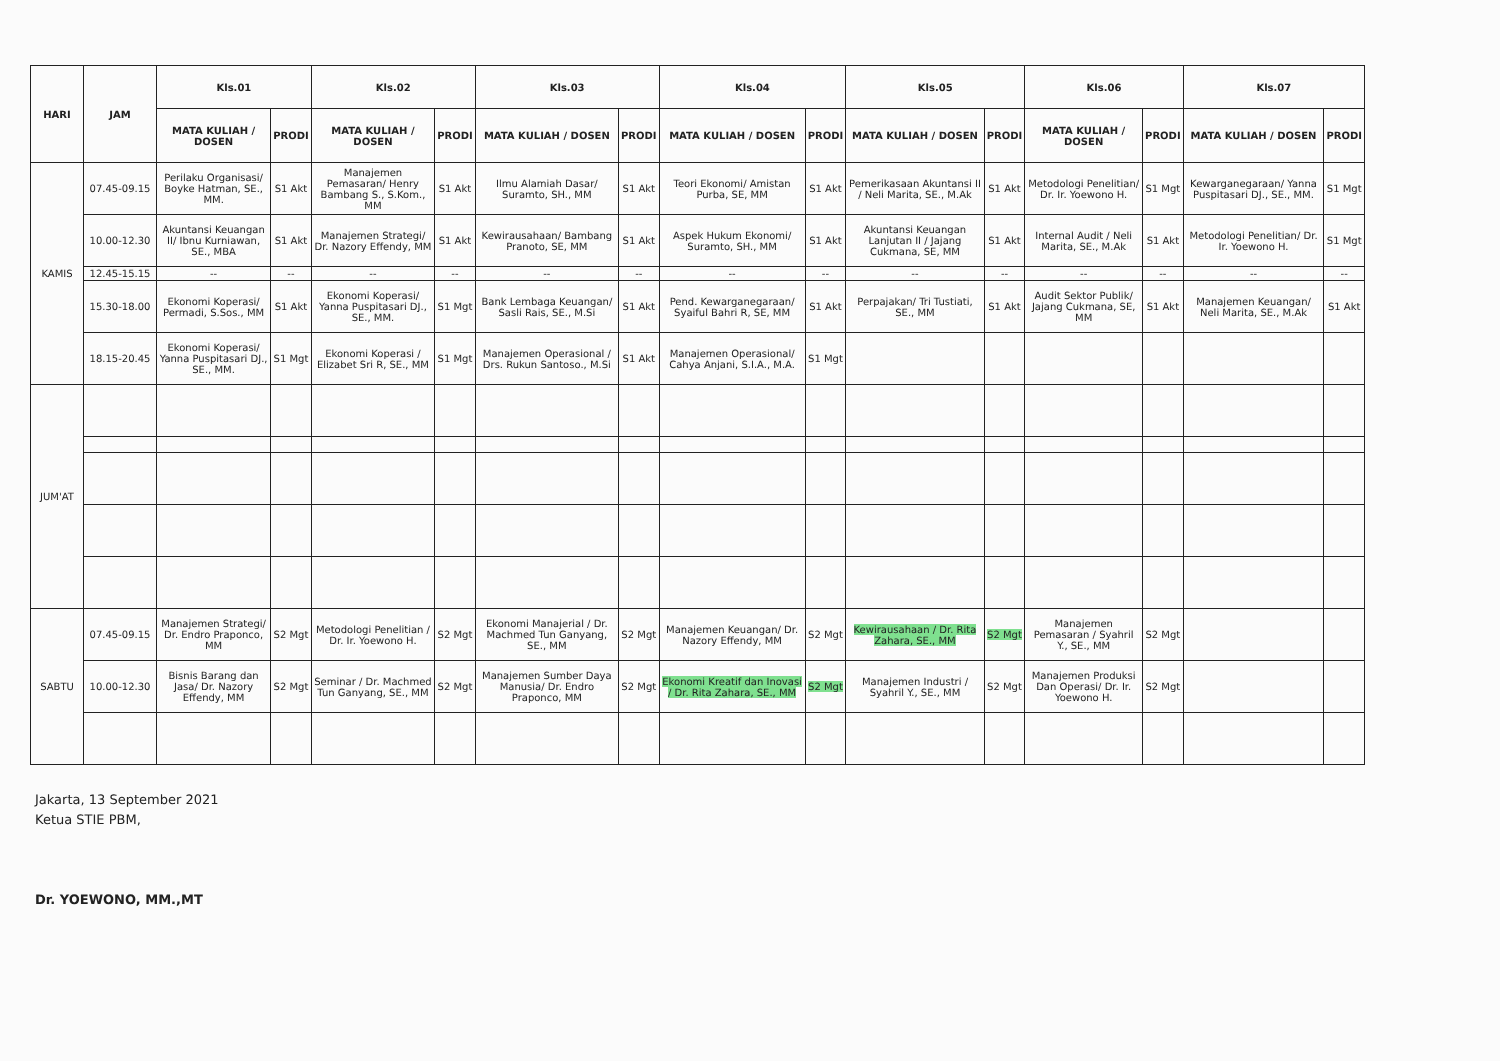| HARI | JAM | Kls.01 | | Kls.02 | | Kls.03 | | Kls.04 | | Kls.05 | | Kls.06 | | Kls.07 | |
| --- | --- | --- | --- | --- | --- | --- | --- | --- | --- | --- | --- | --- | --- | --- | --- |
| | | MATA KULIAH / DOSEN | PRODI | MATA KULIAH / DOSEN | PRODI | MATA KULIAH / DOSEN | PRODI | MATA KULIAH / DOSEN | PRODI | MATA KULIAH / DOSEN | PRODI | MATA KULIAH / DOSEN | PRODI | MATA KULIAH / DOSEN | PRODI |
| KAMIS | 07.45-09.15 | Perilaku Organisasi/ Boyke Hatman, SE., MM. | S1 Akt | Manajemen Pemasaran/ Henry Bambang S., S.Kom., MM | S1 Akt | Ilmu Alamiah Dasar/ Suramto, SH., MM | S1 Akt | Teori Ekonomi/ Amistan Purba, SE, MM | S1 Akt | Pemerikasaan Akuntansi II / Neli Marita, SE., M.Ak | S1 Akt | Metodologi Penelitian/ Dr. Ir. Yoewono H. | S1 Mgt | Kewarganegaraan/ Yanna Puspitasari DJ., SE., MM. | S1 Mgt |
| | 10.00-12.30 | Akuntansi Keuangan II/ Ibnu Kurniawan, SE., MBA | S1 Akt | Manajemen Strategi/ Dr. Nazory Effendy, MM | S1 Akt | Kewirausahaan/ Bambang Pranoto, SE, MM | S1 Akt | Aspek Hukum Ekonomi/ Suramto, SH., MM | S1 Akt | Akuntansi Keuangan Lanjutan II / Jajang Cukmana, SE, MM | S1 Akt | Internal Audit / Neli Marita, SE., M.Ak | S1 Akt | Metodologi Penelitian/ Dr. Ir. Yoewono H. | S1 Mgt |
| | 12.45-15.15 | -- | -- | -- | -- | -- | -- | -- | -- | -- | -- | -- | -- | -- | -- |
| | 15.30-18.00 | Ekonomi Koperasi/ Permadi, S.Sos., MM | S1 Akt | Ekonomi Koperasi/ Yanna Puspitasari DJ., SE., MM. | S1 Mgt | Bank Lembaga Keuangan/ Sasli Rais, SE., M.Si | S1 Akt | Pend. Kewarganegaraan/ Syaiful Bahri R, SE, MM | S1 Akt | Perpajakan/ Tri Tustiati, SE., MM | S1 Akt | Audit Sektor Publik/ Jajang Cukmana, SE, MM | S1 Akt | Manajemen Keuangan/ Neli Marita, SE., M.Ak | S1 Akt |
| | 18.15-20.45 | Ekonomi Koperasi/ Yanna Puspitasari DJ., SE., MM. | S1 Mgt | Ekonomi Koperasi / Elizabet Sri R, SE., MM | S1 Mgt | Manajemen Operasional / Drs. Rukun Santoso., M.Si | S1 Akt | Manajemen Operasional/ Cahya Anjani, S.I.A., M.A. | S1 Mgt | | | | | | |
| JUM'AT | | | | | | | | | | | | | | | |
| SABTU | 07.45-09.15 | Manajemen Strategi/ Dr. Endro Praponco, MM | S2 Mgt | Metodologi Penelitian / Dr. Ir. Yoewono H. | S2 Mgt | Ekonomi Manajerial / Dr. Machmed Tun Ganyang, SE., MM | S2 Mgt | Manajemen Keuangan/ Dr. Nazory Effendy, MM | S2 Mgt | Kewirausahaan / Dr. Rita Zahara, SE., MM | S2 Mgt | Manajemen Pemasaran / Syahril Y., SE., MM | S2 Mgt | | |
| | 10.00-12.30 | Bisnis Barang dan Jasa/ Dr. Nazory Effendy, MM | S2 Mgt | Seminar / Dr. Machmed Tun Ganyang, SE., MM | S2 Mgt | Manajemen Sumber Daya Manusia/ Dr. Endro Praponco, MM | S2 Mgt | Ekonomi Kreatif dan Inovasi / Dr. Rita Zahara, SE., MM | S2 Mgt | Manajemen Industri / Syahril Y., SE., MM | S2 Mgt | Manajemen Produksi Dan Operasi/ Dr. Ir. Yoewono H. | S2 Mgt | | |
Jakarta, 13 September 2021
Ketua STIE PBM,
Dr. YOEWONO, MM.,MT